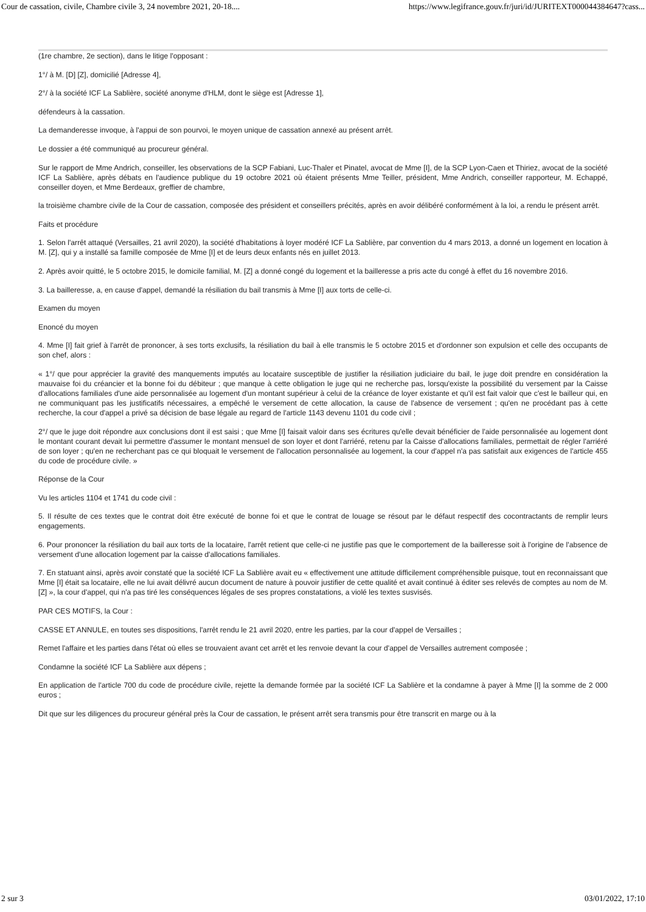Cour de cassation, civile, Chambre civile 3, 24 novembre 2021, 20-18.... https://www.legifrance.gouv.fr/juri/id/JURITEXT000044384647?cass...
(1re chambre, 2e section), dans le litige l'opposant :
1°/ à M. [D] [Z], domicilié [Adresse 4],
2°/ à la société ICF La Sablière, société anonyme d'HLM, dont le siège est [Adresse 1],
défendeurs à la cassation.
La demanderesse invoque, à l'appui de son pourvoi, le moyen unique de cassation annexé au présent arrêt.
Le dossier a été communiqué au procureur général.
Sur le rapport de Mme Andrich, conseiller, les observations de la SCP Fabiani, Luc-Thaler et Pinatel, avocat de Mme [I], de la SCP Lyon-Caen et Thiriez, avocat de la société ICF La Sablière, après débats en l'audience publique du 19 octobre 2021 où étaient présents Mme Teiller, président, Mme Andrich, conseiller rapporteur, M. Echappé, conseiller doyen, et Mme Berdeaux, greffier de chambre,
la troisième chambre civile de la Cour de cassation, composée des président et conseillers précités, après en avoir délibéré conformément à la loi, a rendu le présent arrêt.
Faits et procédure
1. Selon l'arrêt attaqué (Versailles, 21 avril 2020), la société d'habitations à loyer modéré ICF La Sablière, par convention du 4 mars 2013, a donné un logement en location à M. [Z], qui y a installé sa famille composée de Mme [I] et de leurs deux enfants nés en juillet 2013.
2. Après avoir quitté, le 5 octobre 2015, le domicile familial, M. [Z] a donné congé du logement et la bailleresse a pris acte du congé à effet du 16 novembre 2016.
3. La bailleresse, a, en cause d'appel, demandé la résiliation du bail transmis à Mme [I] aux torts de celle-ci.
Examen du moyen
Enoncé du moyen
4. Mme [I] fait grief à l'arrêt de prononcer, à ses torts exclusifs, la résiliation du bail à elle transmis le 5 octobre 2015 et d'ordonner son expulsion et celle des occupants de son chef, alors :
« 1°/ que pour apprécier la gravité des manquements imputés au locataire susceptible de justifier la résiliation judiciaire du bail, le juge doit prendre en considération la mauvaise foi du créancier et la bonne foi du débiteur ; que manque à cette obligation le juge qui ne recherche pas, lorsqu'existe la possibilité du versement par la Caisse d'allocations familiales d'une aide personnalisée au logement d'un montant supérieur à celui de la créance de loyer existante et qu'il est fait valoir que c'est le bailleur qui, en ne communiquant pas les justificatifs nécessaires, a empêché le versement de cette allocation, la cause de l'absence de versement ; qu'en ne procédant pas à cette recherche, la cour d'appel a privé sa décision de base légale au regard de l'article 1143 devenu 1101 du code civil ;
2°/ que le juge doit répondre aux conclusions dont il est saisi ; que Mme [I] faisait valoir dans ses écritures qu'elle devait bénéficier de l'aide personnalisée au logement dont le montant courant devait lui permettre d'assumer le montant mensuel de son loyer et dont l'arriéré, retenu par la Caisse d'allocations familiales, permettait de régler l'arriéré de son loyer ; qu'en ne recherchant pas ce qui bloquait le versement de l'allocation personnalisée au logement, la cour d'appel n'a pas satisfait aux exigences de l'article 455 du code de procédure civile. »
Réponse de la Cour
Vu les articles 1104 et 1741 du code civil :
5. Il résulte de ces textes que le contrat doit être exécuté de bonne foi et que le contrat de louage se résout par le défaut respectif des cocontractants de remplir leurs engagements.
6. Pour prononcer la résiliation du bail aux torts de la locataire, l'arrêt retient que celle-ci ne justifie pas que le comportement de la bailleresse soit à l'origine de l'absence de versement d'une allocation logement par la caisse d'allocations familiales.
7. En statuant ainsi, après avoir constaté que la société ICF La Sablière avait eu « effectivement une attitude difficilement compréhensible puisque, tout en reconnaissant que Mme [I] était sa locataire, elle ne lui avait délivré aucun document de nature à pouvoir justifier de cette qualité et avait continué à éditer ses relevés de comptes au nom de M. [Z] », la cour d'appel, qui n'a pas tiré les conséquences légales de ses propres constatations, a violé les textes susvisés.
PAR CES MOTIFS, la Cour :
CASSE ET ANNULE, en toutes ses dispositions, l'arrêt rendu le 21 avril 2020, entre les parties, par la cour d'appel de Versailles ;
Remet l'affaire et les parties dans l'état où elles se trouvaient avant cet arrêt et les renvoie devant la cour d'appel de Versailles autrement composée ;
Condamne la société ICF La Sablière aux dépens ;
En application de l'article 700 du code de procédure civile, rejette la demande formée par la société ICF La Sablière et la condamne à payer à Mme [I] la somme de 2 000 euros ;
Dit que sur les diligences du procureur général près la Cour de cassation, le présent arrêt sera transmis pour être transcrit en marge ou à la
2 sur 3 03/01/2022, 17:10